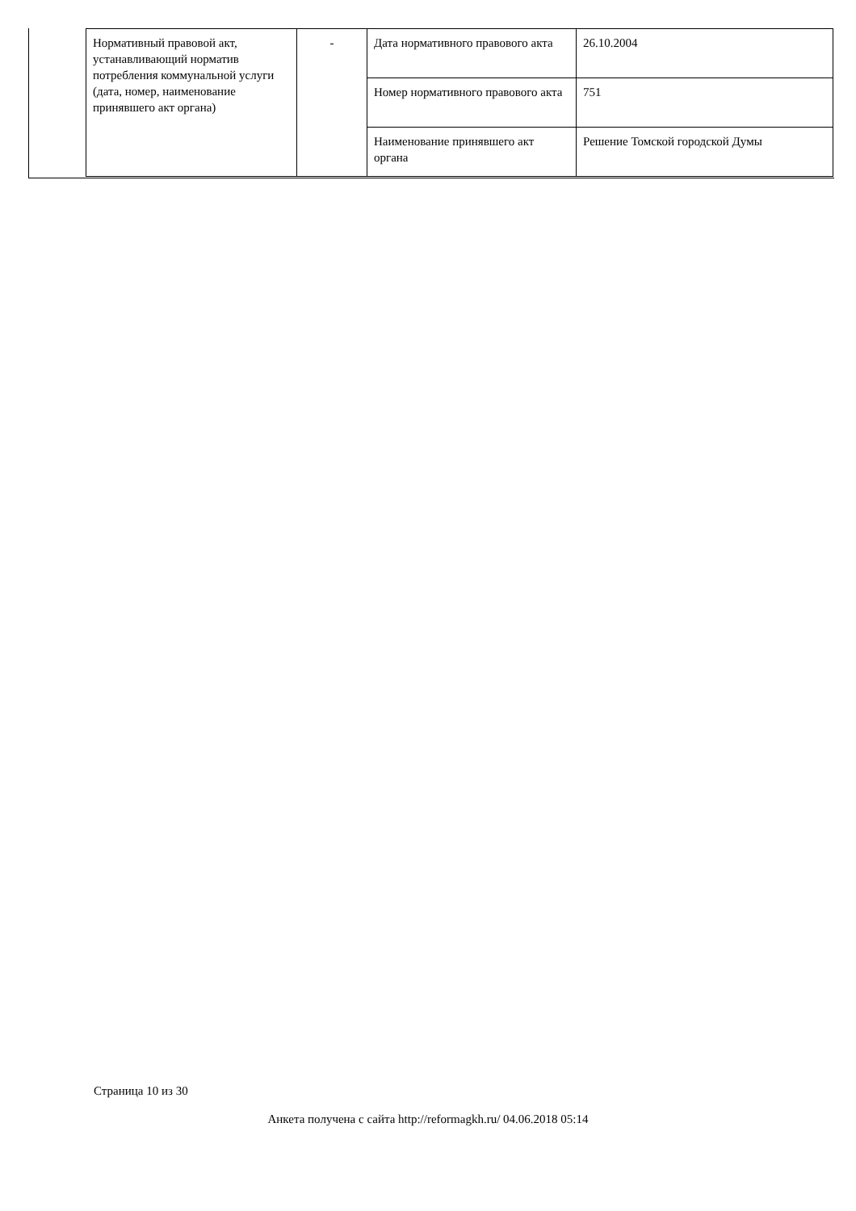| Нормативный правовой акт, устанавливающий норматив потребления коммунальной услуги (дата, номер, наименование принявшего акт органа) | - | Дата нормативного правового акта | 26.10.2004 |
| | | Номер нормативного правового акта | 751 |
| | | Наименование принявшего акт органа | Решение Томской городской Думы |
Страница 10 из 30
Анкета получена с сайта http://reformagkh.ru/ 04.06.2018 05:14